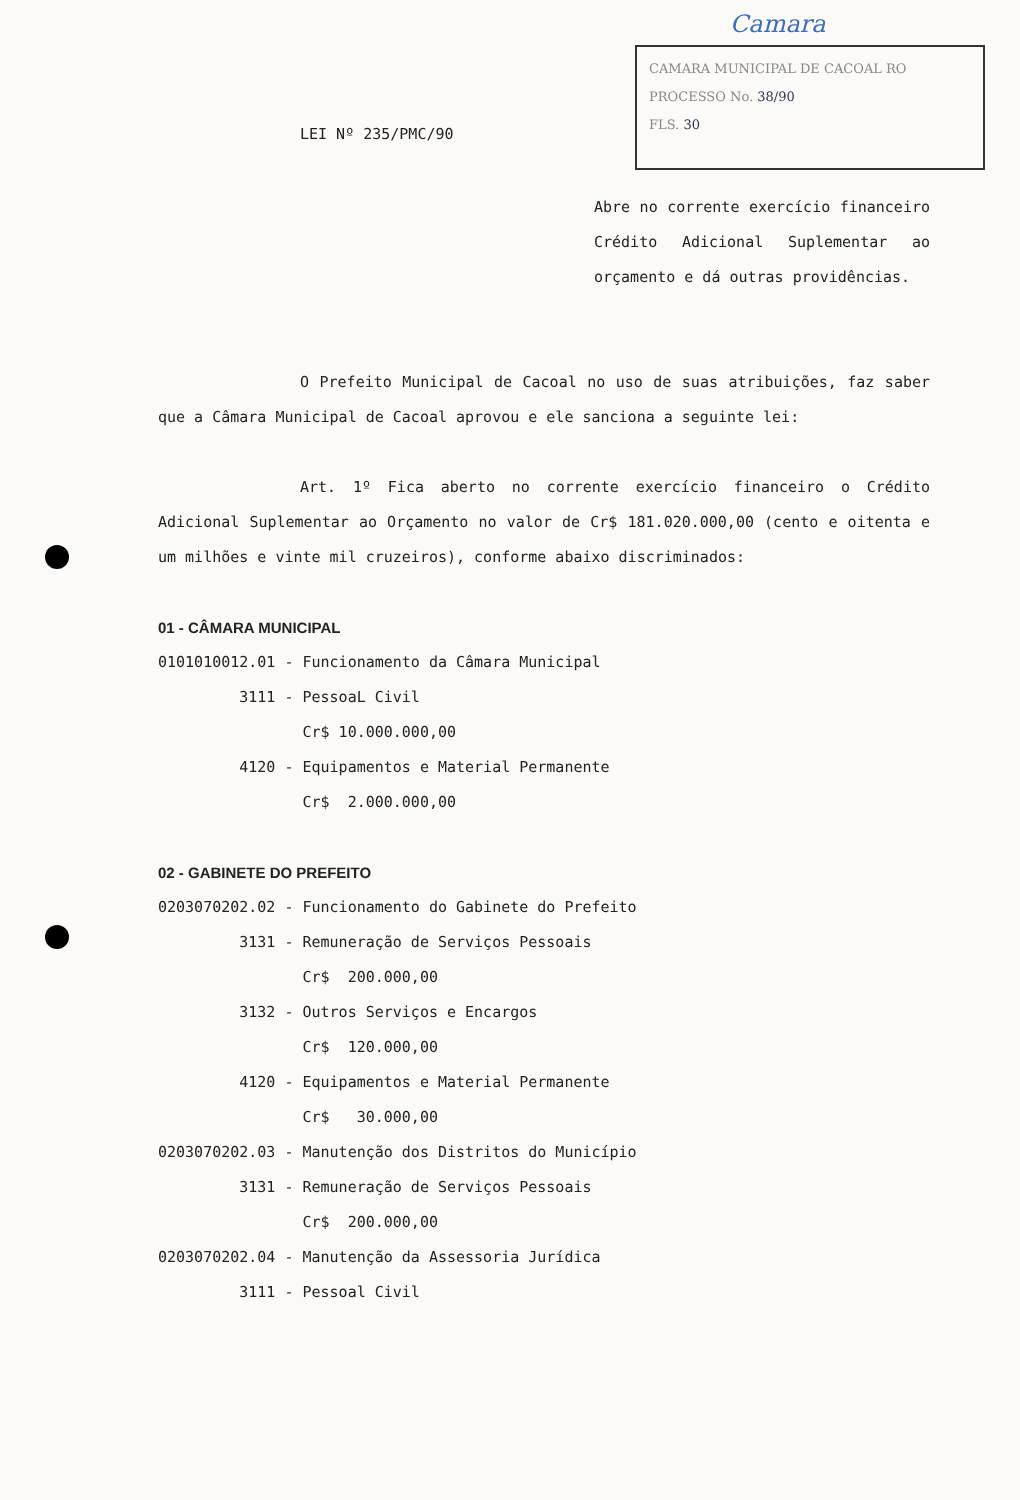Camara
CAMARA MUNICIPAL DE CACOAL RO
PROCESSO No. 38/90
FLS. 30
LEI Nº 235/PMC/90
Abre no corrente exercício financeiro Crédito Adicional Suplementar ao orçamento e dá outras providências.
O Prefeito Municipal de Cacoal no uso de suas atribuições, faz saber que a Câmara Municipal de Cacoal aprovou e ele sanciona a seguinte lei:
Art. 1º Fica aberto no corrente exercício financeiro o Crédito Adicional Suplementar ao Orçamento no valor de Cr$ 181.020.000,00 (cento e oitenta e um milhões e vinte mil cruzeiros), conforme abaixo discriminados:
01 - CÂMARA MUNICIPAL
0101010012.01 - Funcionamento da Câmara Municipal 3111 - PessoaL Civil Cr$ 10.000.000,00 4120 - Equipamentos e Material Permanente Cr$ 2.000.000,00
02 - GABINETE DO PREFEITO
0203070202.02 - Funcionamento do Gabinete do Prefeito 3131 - Remuneração de Serviços Pessoais Cr$ 200.000,00 3132 - Outros Serviços e Encargos Cr$ 120.000,00 4120 - Equipamentos e Material Permanente Cr$ 30.000,00 0203070202.03 - Manutenção dos Distritos do Município 3131 - Remuneração de Serviços Pessoais Cr$ 200.000,00 0203070202.04 - Manutenção da Assessoria Jurídica 3111 - Pessoal Civil